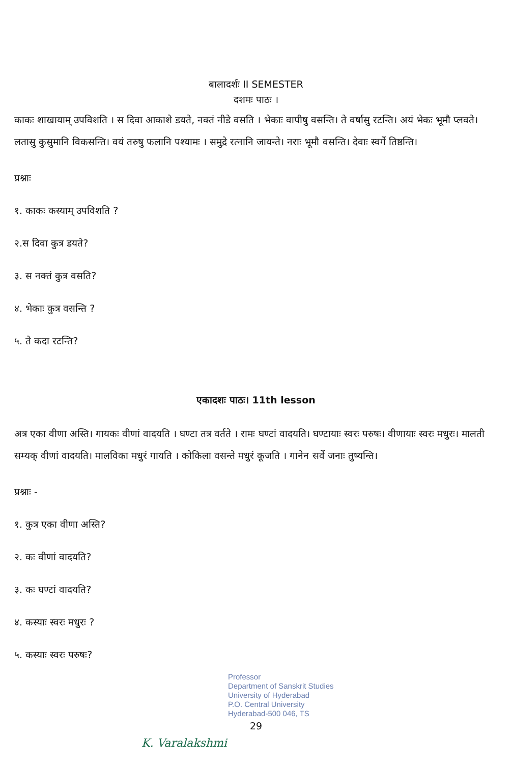बालादर्शः II SEMESTER
दशमः पाठः ।
काकः शाखायाम् उपविशति । स दिवा आकाशे डयते, नक्तं नीडे वसति । भेकाः वापीषु वसन्ति। ते वर्षासु रटन्ति। अयं भेकः भूमौ प्लवते। लतासु कुसुमानि विकसन्ति। वयं तरुषु फलानि पश्यामः । समुद्रे रत्नानि जायन्ते। नराः भूमौ वसन्ति। देवाः स्वर्गे तिष्ठन्ति।
प्रश्नाः
१. काकः कस्याम् उपविशति ?
२.स दिवा कुत्र डयते?
३. स नक्तं कुत्र वसति?
४. भेकाः कुत्र वसन्ति ?
५. ते कदा रटन्ति?
एकादशः पाठः। 11th lesson
अत्र एका वीणा अस्ति। गायकः वीणां वादयति । घण्टा तत्र वर्तते । रामः घण्टां वादयति। घण्टायाः स्वरः परुषः। वीणायाः स्वरः मधुरः। मालती सम्यक् वीणां वादयति। मालविका मधुरं गायति । कोकिला वसन्ते मधुरं कूजति । गानेन सर्वे जनाः तुष्यन्ति।
प्रश्नाः -
१. कुत्र एका वीणा अस्ति?
२. कः वीणां वादयति?
३. कः घण्टां वादयति?
४. कस्याः स्वरः मधुरः ?
५. कस्याः स्वरः परुषः?
Professor
Department of Sanskrit Studies
University of Hyderabad
P.O. Central University
Hyderabad-500 046, TS
29
K. Varalakshmi